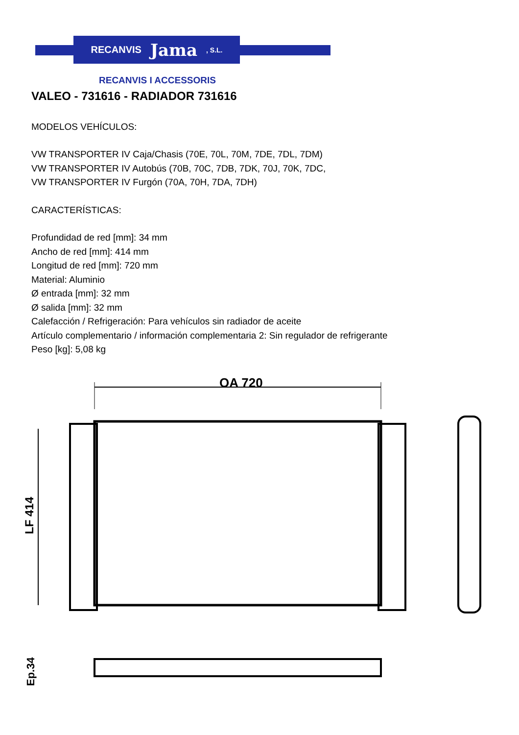RECANVIS Jama, S.L.
RECANVIS I ACCESSORIS
VALEO - 731616 - RADIADOR 731616
MODELOS VEHÍCULOS:
VW TRANSPORTER IV Caja/Chasis (70E, 70L, 70M, 7DE, 7DL, 7DM)
VW TRANSPORTER IV Autobús (70B, 70C, 7DB, 7DK, 70J, 70K, 7DC,
VW TRANSPORTER IV Furgón (70A, 70H, 7DA, 7DH)
CARACTERÍSTICAS:
Profundidad de red [mm]: 34 mm
Ancho de red [mm]: 414 mm
Longitud de red [mm]: 720 mm
Material: Aluminio
Ø entrada [mm]: 32 mm
Ø salida [mm]: 32 mm
Calefacción / Refrigeración: Para vehículos sin radiador de aceite
Artículo complementario / información complementaria 2: Sin regulador de refrigerante
Peso [kg]: 5,08 kg
OA 720
LF 414
Ep.34